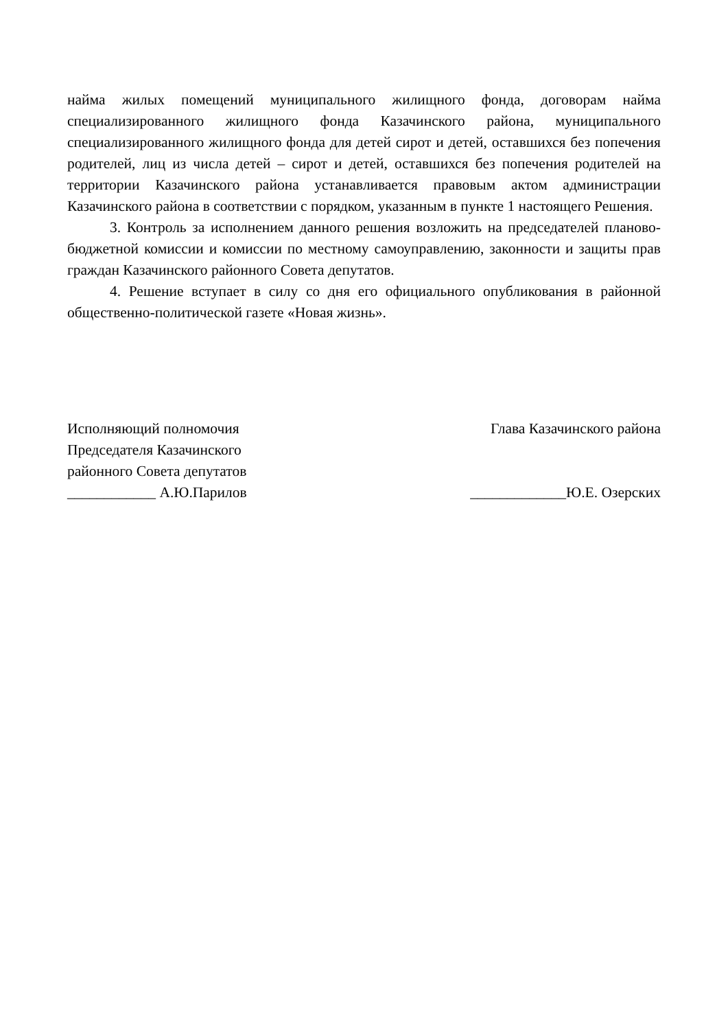найма жилых помещений муниципального жилищного фонда, договорам найма специализированного жилищного фонда Казачинского района, муниципального специализированного жилищного фонда для детей сирот и детей, оставшихся без попечения родителей, лиц из числа детей – сирот и детей, оставшихся без попечения родителей на территории Казачинского района устанавливается правовым актом администрации Казачинского района в соответствии с порядком, указанным в пункте 1 настоящего Решения.
3. Контроль за исполнением данного решения возложить на председателей планово-бюджетной комиссии и комиссии по местному самоуправлению, законности и защиты прав граждан Казачинского районного Совета депутатов.
4. Решение вступает в силу со дня его официального опубликования в районной общественно-политической газете «Новая жизнь».
Исполняющий полномочия
Председателя Казачинского
районного Совета депутатов
____________ А.Ю.Парилов
Глава Казачинского района
_____________Ю.Е. Озерских